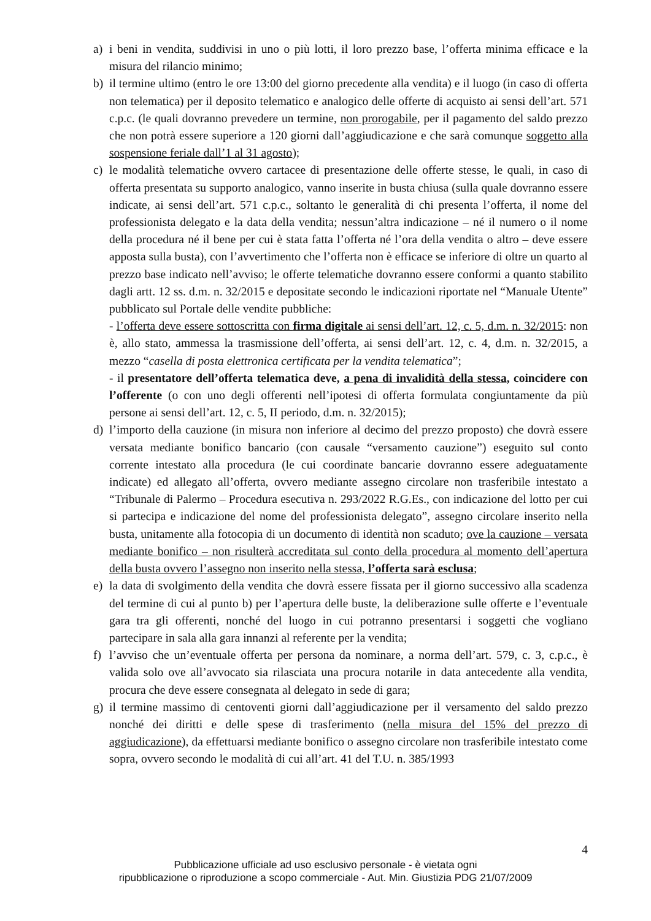a) i beni in vendita, suddivisi in uno o più lotti, il loro prezzo base, l’offerta minima efficace e la misura del rilancio minimo;
b) il termine ultimo (entro le ore 13:00 del giorno precedente alla vendita) e il luogo (in caso di offerta non telematica) per il deposito telematico e analogico delle offerte di acquisto ai sensi dell’art. 571 c.p.c. (le quali dovranno prevedere un termine, non prorogabile, per il pagamento del saldo prezzo che non potrà essere superiore a 120 giorni dall’aggiudicazione e che sarà comunque soggetto alla sospensione feriale dall’1 al 31 agosto);
c) le modalità telematiche ovvero cartacee di presentazione delle offerte stesse, le quali, in caso di offerta presentata su supporto analogico, vanno inserite in busta chiusa (sulla quale dovranno essere indicate, ai sensi dell’art. 571 c.p.c., soltanto le generalità di chi presenta l’offerta, il nome del professionista delegato e la data della vendita; nessun’altra indicazione – né il numero o il nome della procedura né il bene per cui è stata fatta l’offerta né l’ora della vendita o altro – deve essere apposta sulla busta), con l’avvertimento che l’offerta non è efficace se inferiore di oltre un quarto al prezzo base indicato nell’avviso; le offerte telematiche dovranno essere conformi a quanto stabilito dagli artt. 12 ss. d.m. n. 32/2015 e depositate secondo le indicazioni riportate nel “Manuale Utente” pubblicato sul Portale delle vendite pubbliche:
- l’offerta deve essere sottoscritta con firma digitale ai sensi dell’art. 12, c. 5, d.m. n. 32/2015: non è, allo stato, ammessa la trasmissione dell’offerta, ai sensi dell’art. 12, c. 4, d.m. n. 32/2015, a mezzo “casella di posta elettronica certificata per la vendita telematica”;
- il presentatore dell’offerta telematica deve, a pena di invalidità della stessa, coincidere con l’offerente (o con uno degli offerenti nell’ipotesi di offerta formulata congiuntamente da più persone ai sensi dell’art. 12, c. 5, II periodo, d.m. n. 32/2015);
d) l’importo della cauzione (in misura non inferiore al decimo del prezzo proposto) che dovrà essere versata mediante bonifico bancario (con causale “versamento cauzione”) eseguito sul conto corrente intestato alla procedura (le cui coordinate bancarie dovranno essere adeguatamente indicate) ed allegato all’offerta, ovvero mediante assegno circolare non trasferibile intestato a “Tribunale di Palermo – Procedura esecutiva n. 293/2022 R.G.Es., con indicazione del lotto per cui si partecipa e indicazione del nome del professionista delegato”, assegno circolare inserito nella busta, unitamente alla fotocopia di un documento di identità non scaduto; ove la cauzione – versata mediante bonifico – non risulterà accreditata sul conto della procedura al momento dell’apertura della busta ovvero l’assegno non inserito nella stessa, l’offerta sarà esclusa;
e) la data di svolgimento della vendita che dovrà essere fissata per il giorno successivo alla scadenza del termine di cui al punto b) per l’apertura delle buste, la deliberazione sulle offerte e l’eventuale gara tra gli offerenti, nonché del luogo in cui potranno presentarsi i soggetti che vogliano partecipare in sala alla gara innanzi al referente per la vendita;
f) l’avviso che un’eventuale offerta per persona da nominare, a norma dell’art. 579, c. 3, c.p.c., è valida solo ove all’avvocato sia rilasciata una procura notarile in data antecedente alla vendita, procura che deve essere consegnata al delegato in sede di gara;
g) il termine massimo di centoventi giorni dall’aggiudicazione per il versamento del saldo prezzo nonché dei diritti e delle spese di trasferimento (nella misura del 15% del prezzo di aggiudicazione), da effettuarsi mediante bonifico o assegno circolare non trasferibile intestato come sopra, ovvero secondo le modalità di cui all’art. 41 del T.U. n. 385/1993
4
Pubblicazione ufficiale ad uso esclusivo personale - è vietata ogni
ripubblicazione o riproduzione a scopo commerciale - Aut. Min. Giustizia PDG 21/07/2009